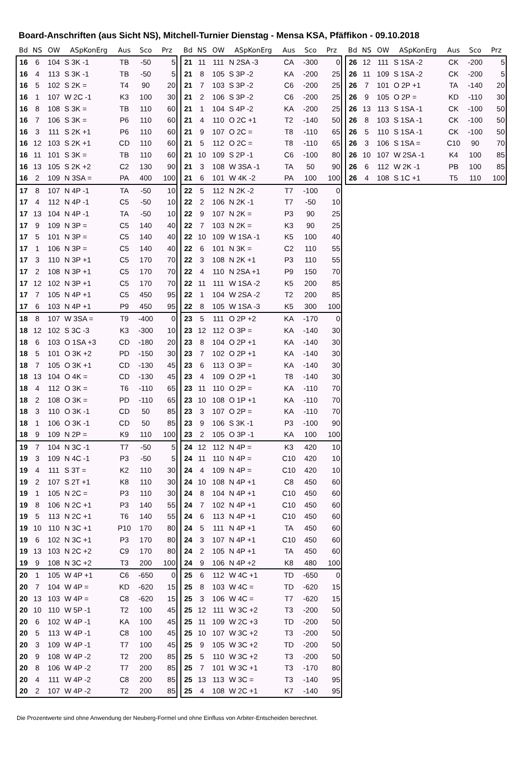Board-Anschriften (aus Sicht NS), Mitchell-Turnier Dienstag - Mensa KSA, Pfäffikon - 09.10.2018
| Bd | NS | OW | ASpKonErg | Aus | Sco | Prz |
| --- | --- | --- | --- | --- | --- | --- |
| 16 | 6 | 104 | S 3K -1 | TB | -50 | 5 |
| 16 | 4 | 113 | S 3K -1 | TB | -50 | 5 |
| 16 | 5 | 102 | S 2K = | T4 | 90 | 20 |
| 16 | 1 | 107 | W 2C -1 | K3 | 100 | 30 |
| 16 | 8 | 108 | S 3K = | TB | 110 | 60 |
| 16 | 7 | 106 | S 3K = | P6 | 110 | 60 |
| 16 | 3 | 111 | S 2K +1 | P6 | 110 | 60 |
| 16 | 12 | 103 | S 2K +1 | CD | 110 | 60 |
| 16 | 11 | 101 | S 3K = | TB | 110 | 60 |
| 16 | 13 | 105 | S 2K +2 | C2 | 130 | 90 |
| 16 | 2 | 109 | N 3SA = | PA | 400 | 100 |
| 17 | 8 | 107 | N 4P -1 | TA | -50 | 10 |
| 17 | 4 | 112 | N 4P -1 | C5 | -50 | 10 |
| 17 | 13 | 104 | N 4P -1 | TA | -50 | 10 |
| 17 | 9 | 109 | N 3P = | C5 | 140 | 40 |
| 17 | 5 | 101 | N 3P = | C5 | 140 | 40 |
| 17 | 1 | 106 | N 3P = | C5 | 140 | 40 |
| 17 | 3 | 110 | N 3P +1 | C5 | 170 | 70 |
| 17 | 2 | 108 | N 3P +1 | C5 | 170 | 70 |
| 17 | 12 | 102 | N 3P +1 | C5 | 170 | 70 |
| 17 | 7 | 105 | N 4P +1 | C5 | 450 | 95 |
| 17 | 6 | 103 | N 4P +1 | P9 | 450 | 95 |
| 18 | 8 | 107 | W 3SA = | T9 | -400 | 0 |
| 18 | 12 | 102 | S 3C -3 | K3 | -300 | 10 |
| 18 | 6 | 103 | O 1SA +3 | CD | -180 | 20 |
| 18 | 5 | 101 | O 3K +2 | PD | -150 | 30 |
| 18 | 7 | 105 | O 3K +1 | CD | -130 | 45 |
| 18 | 13 | 104 | O 4K = | CD | -130 | 45 |
| 18 | 4 | 112 | O 3K = | T6 | -110 | 65 |
| 18 | 2 | 108 | O 3K = | PD | -110 | 65 |
| 18 | 3 | 110 | O 3K -1 | CD | 50 | 85 |
| 18 | 1 | 106 | O 3K -1 | CD | 50 | 85 |
| 18 | 9 | 109 | N 2P = | K9 | 110 | 100 |
| 19 | 7 | 104 | N 3C -1 | T7 | -50 | 5 |
| 19 | 3 | 109 | N 4C -1 | P3 | -50 | 5 |
| 19 | 4 | 111 | S 3T = | K2 | 110 | 30 |
| 19 | 2 | 107 | S 2T +1 | K8 | 110 | 30 |
| 19 | 1 | 105 | N 2C = | P3 | 110 | 30 |
| 19 | 8 | 106 | N 2C +1 | P3 | 140 | 55 |
| 19 | 5 | 113 | N 2C +1 | T6 | 140 | 55 |
| 19 | 10 | 110 | N 3C +1 | P10 | 170 | 80 |
| 19 | 6 | 102 | N 3C +1 | P3 | 170 | 80 |
| 19 | 13 | 103 | N 2C +2 | C9 | 170 | 80 |
| 19 | 9 | 108 | N 3C +2 | T3 | 200 | 100 |
| 20 | 1 | 105 | W 4P +1 | C6 | -650 | 0 |
| 20 | 7 | 104 | W 4P = | KD | -620 | 15 |
| 20 | 13 | 103 | W 4P = | C8 | -620 | 15 |
| 20 | 10 | 110 | W 5P -1 | T2 | 100 | 45 |
| 20 | 6 | 102 | W 4P -1 | KA | 100 | 45 |
| 20 | 5 | 113 | W 4P -1 | C8 | 100 | 45 |
| 20 | 3 | 109 | W 4P -1 | T7 | 100 | 45 |
| 20 | 9 | 108 | W 4P -2 | T2 | 200 | 85 |
| 20 | 8 | 106 | W 4P -2 | T7 | 200 | 85 |
| 20 | 4 | 111 | W 4P -2 | C8 | 200 | 85 |
| 20 | 2 | 107 | W 4P -2 | T2 | 200 | 85 |
| Bd | NS | OW | ASpKonErg | Aus | Sco | Prz |
| --- | --- | --- | --- | --- | --- | --- |
| 21 | 11 | 111 | N 2SA -3 | CA | -300 | 0 |
| 21 | 8 | 105 | S 3P -2 | KA | -200 | 25 |
| 21 | 7 | 103 | S 3P -2 | C6 | -200 | 25 |
| 21 | 2 | 106 | S 3P -2 | C6 | -200 | 25 |
| 21 | 1 | 104 | S 4P -2 | KA | -200 | 25 |
| 21 | 4 | 110 | O 2C +1 | T2 | -140 | 50 |
| 21 | 9 | 107 | O 2C = | T8 | -110 | 65 |
| 21 | 5 | 112 | O 2C = | T8 | -110 | 65 |
| 21 | 10 | 109 | S 2P -1 | C6 | -100 | 80 |
| 21 | 3 | 108 | W 3SA -1 | TA | 50 | 90 |
| 21 | 6 | 101 | W 4K -2 | PA | 100 | 100 |
| 22 | 5 | 112 | N 2K -2 | T7 | -100 | 0 |
| 22 | 2 | 106 | N 2K -1 | T7 | -50 | 10 |
| 22 | 9 | 107 | N 2K = | P3 | 90 | 25 |
| 22 | 7 | 103 | N 2K = | K3 | 90 | 25 |
| 22 | 10 | 109 | W 1SA -1 | K5 | 100 | 40 |
| 22 | 6 | 101 | N 3K = | C2 | 110 | 55 |
| 22 | 3 | 108 | N 2K +1 | P3 | 110 | 55 |
| 22 | 4 | 110 | N 2SA +1 | P9 | 150 | 70 |
| 22 | 11 | 111 | W 1SA -2 | K5 | 200 | 85 |
| 22 | 1 | 104 | W 2SA -2 | T2 | 200 | 85 |
| 22 | 8 | 105 | W 1SA -3 | K5 | 300 | 100 |
| 23 | 5 | 111 | O 2P +2 | KA | -170 | 0 |
| 23 | 12 | 112 | O 3P = | KA | -140 | 30 |
| 23 | 8 | 104 | O 2P +1 | KA | -140 | 30 |
| 23 | 7 | 102 | O 2P +1 | KA | -140 | 30 |
| 23 | 6 | 113 | O 3P = | KA | -140 | 30 |
| 23 | 4 | 109 | O 2P +1 | T8 | -140 | 30 |
| 23 | 11 | 110 | O 2P = | KA | -110 | 70 |
| 23 | 10 | 108 | O 1P +1 | KA | -110 | 70 |
| 23 | 3 | 107 | O 2P = | KA | -110 | 70 |
| 23 | 9 | 106 | S 3K -1 | P3 | -100 | 90 |
| 23 | 2 | 105 | O 3P -1 | KA | 100 | 100 |
| 24 | 12 | 112 | N 4P = | K3 | 420 | 10 |
| 24 | 11 | 110 | N 4P = | C10 | 420 | 10 |
| 24 | 4 | 109 | N 4P = | C10 | 420 | 10 |
| 24 | 10 | 108 | N 4P +1 | C8 | 450 | 60 |
| 24 | 8 | 104 | N 4P +1 | C10 | 450 | 60 |
| 24 | 7 | 102 | N 4P +1 | C10 | 450 | 60 |
| 24 | 6 | 113 | N 4P +1 | C10 | 450 | 60 |
| 24 | 5 | 111 | N 4P +1 | TA | 450 | 60 |
| 24 | 3 | 107 | N 4P +1 | C10 | 450 | 60 |
| 24 | 2 | 105 | N 4P +1 | TA | 450 | 60 |
| 24 | 9 | 106 | N 4P +2 | K8 | 480 | 100 |
| 25 | 6 | 112 | W 4C +1 | TD | -650 | 0 |
| 25 | 8 | 103 | W 4C = | TD | -620 | 15 |
| 25 | 3 | 106 | W 4C = | T7 | -620 | 15 |
| 25 | 12 | 111 | W 3C +2 | T3 | -200 | 50 |
| 25 | 11 | 109 | W 2C +3 | TD | -200 | 50 |
| 25 | 10 | 107 | W 3C +2 | T3 | -200 | 50 |
| 25 | 9 | 105 | W 3C +2 | TD | -200 | 50 |
| 25 | 5 | 110 | W 3C +2 | T3 | -200 | 50 |
| 25 | 7 | 101 | W 3C +1 | T3 | -170 | 80 |
| 25 | 13 | 113 | W 3C = | T3 | -140 | 95 |
| 25 | 4 | 108 | W 2C +1 | K7 | -140 | 95 |
| Bd | NS | OW | ASpKonErg | Aus | Sco | Prz |
| --- | --- | --- | --- | --- | --- | --- |
| 26 | 12 | 111 | S 1SA -2 | CK | -200 | 5 |
| 26 | 11 | 109 | S 1SA -2 | CK | -200 | 5 |
| 26 | 7 | 101 | O 2P +1 | TA | -140 | 20 |
| 26 | 9 | 105 | O 2P = | KD | -110 | 30 |
| 26 | 13 | 113 | S 1SA -1 | CK | -100 | 50 |
| 26 | 8 | 103 | S 1SA -1 | CK | -100 | 50 |
| 26 | 5 | 110 | S 1SA -1 | CK | -100 | 50 |
| 26 | 3 | 106 | S 1SA = | C10 | 90 | 70 |
| 26 | 10 | 107 | W 2SA -1 | K4 | 100 | 85 |
| 26 | 6 | 112 | W 2K -1 | PB | 100 | 85 |
| 26 | 4 | 108 | S 1C +1 | T5 | 110 | 100 |
Die Prozentwerte sind ohne Anwendung der Neuberg-Formel und ohne Einfluss von Arbiter-Entscheiden berechnet.